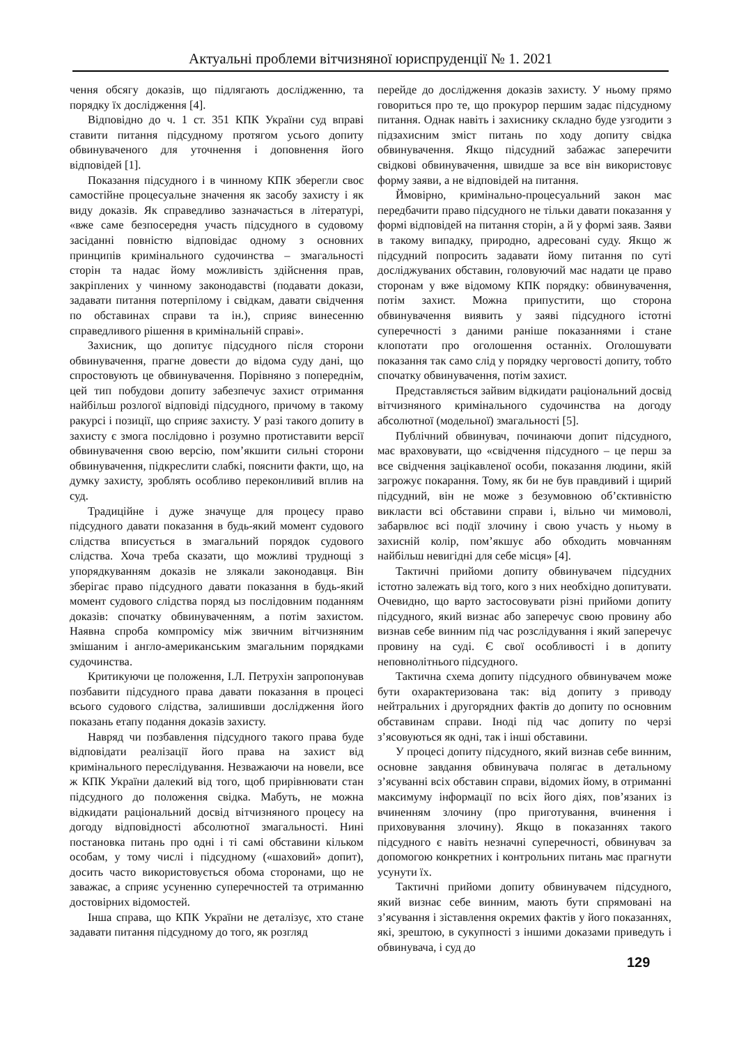Актуальні проблеми вітчизняної юриспруденції № 1. 2021
чення обсягу доказів, що підлягають дослідженню, та порядку їх дослідження [4].
Відповідно до ч. 1 ст. 351 КПК України суд вправі ставити питання підсудному протягом усього допиту обвинуваченого для уточнення і доповнення його відповідей [1].
Показання підсудного і в чинному КПК зберегли своє самостійне процесуальне значення як засобу захисту і як виду доказів. Як справедливо зазначається в літературі, «вже саме безпосередня участь підсудного в судовому засіданні повністю відповідає одному з основних принципів кримінального судочинства – змагальності сторін та надає йому можливість здійснення прав, закріплених у чинному законодавстві (подавати докази, задавати питання потерпілому і свідкам, давати свідчення по обставинах справи та ін.), сприяє винесенню справедливого рішення в кримінальній справі».
Захисник, що допитує підсудного після сторони обвинувачення, прагне довести до відома суду дані, що спростовують це обвинувачення. Порівняно з попереднім, цей тип побудови допиту забезпечує захист отримання найбільш розлогої відповіді підсудного, причому в такому ракурсі і позиції, що сприяє захисту. У разі такого допиту в захисту є змога послідовно і розумно протиставити версії обвинувачення свою версію, пом’якшити сильні сторони обвинувачення, підкреслити слабкі, пояснити факти, що, на думку захисту, зроблять особливо переконливий вплив на суд.
Традиційне і дуже значуще для процесу право підсудного давати показання в будь-який момент судового слідства вписується в змагальний порядок судового слідства. Хоча треба сказати, що можливі труднощі з упорядкуванням доказів не злякали законодавця. Він зберігає право підсудного давати показання в будь-який момент судового слідства поряд ыз послідовним поданням доказів: спочатку обвинуваченням, а потім захистом. Наявна спроба компромісу між звичним вітчизняним змішаним і англо-американським змагальним порядками судочинства.
Критикуючи це положення, І.Л. Петрухін запропонував позбавити підсудного права давати показання в процесі всього судового слідства, залишивши дослідження його показань етапу подання доказів захисту.
Навряд чи позбавлення підсудного такого права буде відповідати реалізації його права на захист від кримінального переслідування. Незважаючи на новели, все ж КПК України далекий від того, щоб прирівнювати стан підсудного до положення свідка. Мабуть, не можна відкидати раціональний досвід вітчизняного процесу на догоду відповідності абсолютної змагальності. Нині постановка питань про одні і ті самі обставини кільком особам, у тому числі і підсудному («шаховий» допит), досить часто використовується обома сторонами, що не заважає, а сприяє усуненню суперечностей та отриманню достовірних відомостей.
Інша справа, що КПК України не деталізує, хто стане задавати питання підсудному до того, як розгляд
перейде до дослідження доказів захисту. У ньому прямо говориться про те, що прокурор першим задає підсудному питання. Однак навіть і захиснику складно буде узгодити з підзахисним зміст питань по ходу допиту свідка обвинувачення. Якщо підсудний забажає заперечити свідкові обвинувачення, швидше за все він використовує форму заяви, а не відповідей на питання.
Ймовірно, кримінально-процесуальний закон має передбачити право підсудного не тільки давати показання у формі відповідей на питання сторін, а й у формі заяв. Заяви в такому випадку, природно, адресовані суду. Якщо ж підсудний попросить задавати йому питання по суті досліджуваних обставин, головуючий має надати це право сторонам у вже відомому КПК порядку: обвинувачення, потім захист. Можна припустити, що сторона обвинувачення виявить у заяві підсудного істотні суперечності з даними раніше показаннями і стане клопотати про оголошення останніх. Оголошувати показання так само слід у порядку черговості допиту, тобто спочатку обвинувачення, потім захист.
Представляється зайвим відкидати раціональний досвід вітчизняного кримінального судочинства на догоду абсолютної (модельної) змагальності [5].
Публічний обвинувач, починаючи допит підсудного, має враховувати, що «свідчення підсудного – це перш за все свідчення зацікавленої особи, показання людини, якій загрожує покарання. Тому, як би не був правдивий і щирий підсудний, він не може з безумовною об’єктивністю викласти всі обставини справи і, вільно чи мимоволі, забарвлює всі події злочину і свою участь у ньому в захисній колір, пом’якшує або обходить мовчанням найбільш невигідні для себе місця» [4].
Тактичні прийоми допиту обвинувачем підсудних істотно залежать від того, кого з них необхідно допитувати. Очевидно, що варто застосовувати різні прийоми допиту підсудного, який визнає або заперечує свою провину або визнав себе винним під час розслідування і який заперечує провину на суді. Є свої особливості і в допиту неповнолітнього підсудного.
Тактична схема допиту підсудного обвинувачем може бути охарактеризована так: від допиту з приводу нейтральних і другорядних фактів до допиту по основним обставинам справи. Іноді під час допиту по черзі з’ясовуються як одні, так і інші обставини.
У процесі допиту підсудного, який визнав себе винним, основне завдання обвинувача полягає в детальному з’ясуванні всіх обставин справи, відомих йому, в отриманні максимуму інформації по всіх його діях, пов’язаних із вчиненням злочину (про приготування, вчинення і приховування злочину). Якщо в показаннях такого підсудного є навіть незначні суперечності, обвинувач за допомогою конкретних і контрольних питань має прагнути усунути їх.
Тактичні прийоми допиту обвинувачем підсудного, який визнає себе винним, мають бути спрямовані на з’ясування і зіставлення окремих фактів у його показаннях, які, зрештою, в сукупності з іншими доказами приведуть і обвинувача, і суд до
129